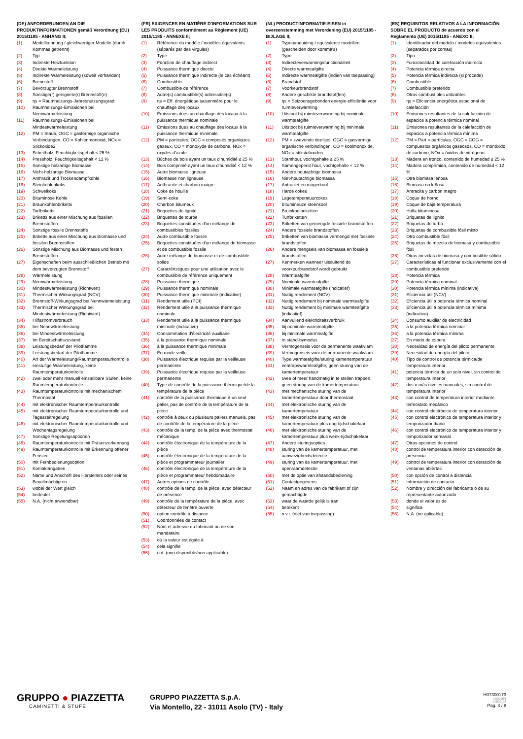(DE) ANFORDERUNGEN AN DIE PRODUKTINFORMATIONEN gemäß Verordnung (EU) 2015/1185 - ANHANG II;
(1) Modellkennung / gleichwertiger Modelle (durch Kommas getrennt)
(2) Typ
(3) Indirekte Heizfunktion
(4) Direkte Wärmeleistung
(5) Indirekte Wärmeleistung (soweit vorhanden)
(6) Brennstoff
(7) Bevorzugter Brennstoff
(8) Sonstige(r) geeignete(r) Brennstoff(e)
(9) ηs = Raumheizungs-Jahresnutzungsgrad
(10) Raumheizungs-Emissionen bei Nennwärmeleistung
(11) Raumheizungs-Emissionen bei Mindestwärmeleistung
(12) PM = Staub, OGC = gasförmige organische Verbindungen, CO = Kohlenmonoxid, NOx = Stickoxide2
(13) Scheitholz, Feuchtigkeitsgehalt ≤ 25 %
(14) Pressholz, Feuchtigkeitsgehalt < 12 %
(15) Sonstige holzartige Biomasse
(16) Nicht-holzartige Biomasse
(17) Anthrazit und Trockendampfkohle
(18) Steinkohlenkoks
(19) Schwelkoks
(20) Bituminöse Kohle
(21) Braunkohlenbriketts
(22) Torfbriketts
(23) Briketts aus einer Mischung aus fossilen Brennstoffen
(24) Sonstige fossile Brennstoffe
(25) Briketts aus einer Mischung aus Biomasse und fossilen Brennstoffen
(26) Sonstige Mischung aus Biomasse und festen Brennstoffen
(27) Eigenschaften beim ausschließlichen Betrieb mit dem bevorzugten Brennstoff
(28) Wärmeleistung
(29) Nennwärmeleistung
(30) Mindestwärmeleistung (Richtwert)
(31) Thermischer Wirkungsgrad (NCV)
(32) Brennstoff-Wirkungsgrad bei Nennwärmeleistung
(33) Thermischer Wirkungsgrad bei Mindestwärmeleistung (Richtwert)
(34) Hilfsstromverbrauch
(35) bei Nennwärmeleistung
(36) bei Mindestwärmeleistung
(37) Im Bereitschaftszustand
(38) Leistungsbedarf der Pilotflamme
(39) Leistungsbedarf der Pilotflamme
(40) Art der Wärmeleistung/Raumtemperaturkontrolle
(41) einstufige Wärmeleistung, keine Raumtemperaturkontrolle
(42) zwei oder mehr manuell einstellbare Stufen, keine Raumtemperaturkontrolle
(43) Raumtemperaturkontrolle mit mechanischem Thermostat
(44) mit elektronischer Raumtemperaturkontrolle
(45) mit elektronischer Raumtemperaturkontrolle und Tageszeitregelung
(46) mit elektronischer Raumtemperaturkontrolle und Wochentagsregelung
(47) Sonstige Regelungsoptionen
(48) Raumtemperaturkontrolle mit Präsenzerkennung
(49) Raumtemperaturkontrolle mit Erkennung offener Fenster
(50) mit Fernbedienungsoption
(51) Kontaktangaben
(52) Name und Anschrift des Herstellers oder seines Bevollmächtigten
(53) wobei der Wert gleich
(54) bedeutet
(55) N.A. (nicht anwendbar)
(FR) EXIGENCES EN MATIÈRE D'INFORMATIONS SUR LES PRODUITS conformément au Règlement (UE) 2015/1185 - ANNEXE II;
(1) Référence du modèle / modèles équivalents (séparés par des virgules)
(2) Type
(3) Fonction de chauffage indirect
(4) Puissance thermique directe
(5) Puissance thermique indirecte (le cas échéant)
(6) Combustible
(7) Combustible de référence
(8) Autre(s) combustible(s) admissible(s)
(9) ηs = Eff. énergétique saisonnière pour le chauffage des locaux
(10) Émissions dues au chauffage des locaux à la puissance thermique nominale
(11) Émissions dues au chauffage des locaux à la puissance thermique minimale
(12) PM = particules, OGC = composés organiques gazeux, CO = monoxyde de carbone, NOx = oxydes d'azote.
(13) Bûches de bois ayant un taux d'humidité ≤ 25 %
(14) Bois comprimé ayant un taux d'humidité < 12 %
(15) Autre biomasse ligneuse
(16) Biomasse non ligneuse
(17) Anthracite et charbon maigre
(18) Coke de houille
(19) Semi-coke
(20) Charbon bitumeux
(21) Briquettes de lignite
(22) Briquettes de tourbe
(23) Briquettes constituées d'un mélange de combustibles fossiles
(24) Autre combustible fossile
(25) Briquettes constituées d'un mélange de biomasse et de combustible fossile
(26) Autre mélange de biomasse et de combustible solide
(27) Caractéristiques pour une utilisation avec le combustible de référence uniquement
(28) Puissance thermique
(29) Puissance thermique nominale
(30) Puissance thermique minimale (indicative)
(31) Rendement utile (PCI)
(32) Rendement utile à la puissance thermique nominale
(33) Rendement utile à la puissance thermique minimale (indicative)
(34) Consommation d'électricité auxiliaire
(35) à la puissance thermique nominale
(36) à la puissance thermique minimale
(37) En mode veille
(38) Puissance électrique requise par la veilleuse permanente
(39) Puissance électrique requise par la veilleuse permanente
(40) Type de contrôle de la puissance thermique/de la température de la pièce
(41) contrôle de la puissance thermique à un seul palier, pas de contrôle de la température de la pièce
(42) contrôle à deux ou plusieurs paliers manuels, pas de contrôle de la température de la pièce
(43) contrôle de la temp. de la pièce avec thermostat mécanique
(44) contrôle électronique de la température de la pièce
(45) contrôle électronique de la température de la pièce et programmateur journalier
(46) contrôle électronique de la température de la pièce et programmateur hebdomadaire
(47) Autres options de contrôle
(48) contrôle de la temp. de la pièce, avec détecteur de présence
(49) contrôle de la température de la pièce, avec détecteur de fenêtre ouverte
(50) option contrôle à distance
(51) Coordonnées de contact
(52) Nom et adresse du fabricant ou de son mandataire
(53) où la valeur est égale à
(54) cela signifie
(55) n.d. (non disponible/non applicable)
(NL) PRODUCTINFORMATIE-EISEN in overeenstemming met Verordening (EU) 2015/1185 - BIJLAGE II;
(1) Typeaanduiding / equivalente modellen (gescheiden door komma's)
(2) Type
(3) Indirecteverwarmingsfunctionaliteit
(4) Directe warmteafgifte
(5) Indirecte warmteafgifte (indien van toepassing)
(6) Brandstof
(7) Voorkeurbrandstof
(8) Andere geschikte brandstof(fen)
(9) ηs = Seizoensgebonden energie-efficiëntie voor ruimteverwarming
(10) Uitstoot bij ruimteverwarming bij nominale warmteafgifte
(11) Uitstoot bij ruimteverwarming bij minimale warmteafgifte
(12) PM = zwevende deeltjes, OGC = gasvormige organische verbindingen, CO = koolmonoxide, NOx = stikstofoxiden
(13) Stamhout, vochtgehalte ≤ 25 %
(14) Samengeperst hout, vochtgehalte < 12 %
(15) Andere houtachtige biomassa
(16) Niet-houtachtige biomassa
(17) Antraciet en magerkool
(18) Harde cokes
(19) Lagetemperatuurcokes
(20) Bitumineuze steenkool
(21) Bruinkoolbriketten
(22) Turfbriketten
(23) Briketten van gemengde fossiele brandstoffen
(24) Andere fossiele brandstoffen
(25) Briketten van biomassa vermengd met fossiele brandstoffen
(26) Andere mengsels van biomassa en fossiele brandstoffen
(27) Kenmerken wanneer uitsluitend de voorkeurbrandstof wordt gebruikt
(28) Warmteafgifte
(29) Nominale warmteafgifte
(30) Minimale warmteafgifte (indicatief)
(31) Nuttig rendement (NCV)
(32) Nuttig rendement bij nominale warmteafgifte
(33) Nuttig rendement bij minimale warmteafgifte (indicatief)
(34) Aanvullend elektriciteitsverbruik
(35) bij nominale warmteafgifte
(36) bij minimale warmteafgifte
(37) In stand-bymodus
(38) Vermogenseis voor de permanente waakvlam
(39) Vermogenseis voor de permanente waakvlam
(40) Type warmteafgifte/sturing kamertemperatuur
(41) eentrapswarmteafgifte, geen sturing van de kamertemperatuur
(42) twee of meer handmatig in te stellen trappen, geen sturing van de kamertemperatuur
(43) met mechanische sturing van de kamertemperatuur door thermostaat
(44) met elektronische sturing van de kamertemperatuur
(45) met elektronische sturing van de kamertemperatuur plus dag-tijdschakelaar
(46) met elektronische sturing van de kamertemperatuur plus week-tijdschakelaar
(47) Andere sturingsopties
(48) sturing van de kamertemperatuur, met aanwezigheidsdetectie
(49) sturing van de kamertemperatuur, met openraamdetectie
(50) met de optie van afstandsbediening
(51) Contactgegevens
(52) Naam en adres van de fabrikant of zijn gemachtigde
(53) waar de waarde gelijk is aan
(54) betekent
(55) n.v.t. (niet van toepassing)
(ES) REQUISITOS RELATIVOS A LA INFORMACIÓN SOBRE EL PRODUCTO de acuerdo con el Reglamento (UE) 2015/1185 - ANEXO II;
(1) Identificador del modelo / modelos equivalentes (separados por comas)
(2) Tipo
(3) Funcionalidad de calefacción indirecta
(4) Potencia térmica directa
(5) Potencia térmica indirecta (si procede)
(6) Combustible
(7) Combustible preferido
(8) Otros combustibles utilizables
(9) ηs = Eficiencia energética estacional de calefacción
(10) Emisiones resultantes de la calefacción de espacios a potencia térmica nominal
(11) Emisiones resultantes de la calefacción de espacios a potencia térmica mínima
(12) PM = Part = partículas, OGC = COG = compuestos orgánicos gaseosos, CO = monóxido de carbono, NOx = óxidos de nitrógeno
(13) Madera en tronco, contenido de humedad ≤ 25 %
(14) Madera comprimida, contenido de humedad < 12 %
(15) Otra biomasa leñosa
(16) Biomasa no leñosa
(17) Antracita y carbón magro
(18) Coque de horno
(19) Coque de baja temperatura
(20) Hulla bituminosa
(21) Briquetas de lignito
(22) Briquetas de turba
(23) Briquetas de combustible fósil mixto
(24) Otro combustible fósil
(25) Briquetas de mezcla de biomasa y combustible fósil
(26) Otras mezclas de biomasa y combustible sólido
(27) Características al funcionar exclusivamente con el combustible preferido
(28) Potencia térmica
(29) Potencia térmica nominal
(30) Potencia térmica mínima (indicativa)
(31) Eficiencia útil (NCV)
(32) Eficiencia útil a potencia térmica nominal
(33) Eficiencia útil a potencia térmica mínima (indicativa)
(34) Consumo auxiliar de electricidad
(35) a la potencia térmica nominal
(36) a la potencia térmica mínima
(37) En modo de espera
(38) Necesidad de energía del piloto permanente
(39) Necesidad de energía del piloto
(40) Tipo de control de potencia térmica/de temperatura interior
(41) potencia térmica de un solo nivel, sin control de temperatura interior
(42) dos o más niveles manuales, sin control de temperatura interior
(43) con control de temperatura interior mediante termostato mecánico
(44) con control electrónico de temperatura interior
(45) con control electrónico de temperatura interior y temporizador diario
(46) con control electrónico de temperatura interior y temporizador semanal
(47) Otras opciones de control
(48) control de temperatura interior con detección de presencia
(49) control de temperatura interior con detección de ventanas abiertas
(50) con opción de control a distancia
(51) Información de contacto
(52) Nombre y dirección del fabricante o de su representante autorizado
(53) donde el valor es de
(54) significa
(55) N.A. (no aplicable)
GRUPPO ● PIAZZETTA
CAMINETTI & STUFE
GRUPPO PIAZZETTA S.p.A.
Via Montello, 22 - 31011 Asolo (TV) - Italy
H07300173
90/2018/1
D0002_02
Pag. 4 / 8